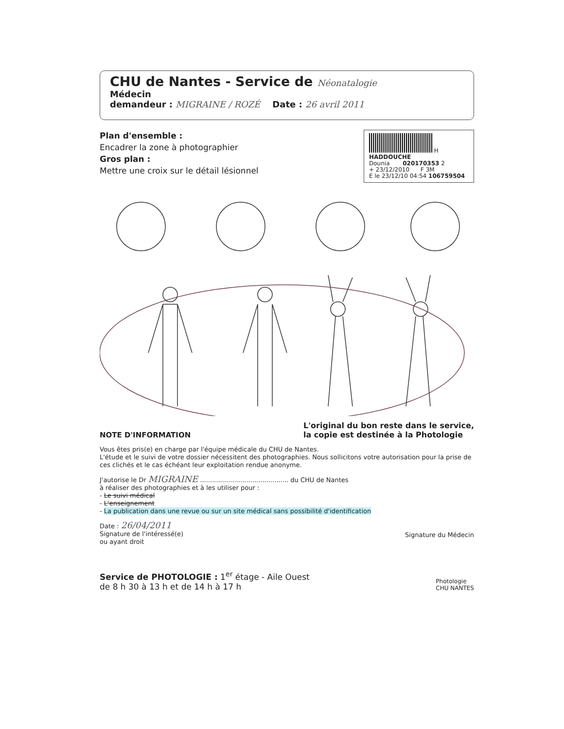CHU de Nantes - Service de Néonatalogie
Médecin
demandeur : MIGRAINE / ROZÉ Date : 26 avril 2011
Plan d'ensemble :
Encadrer la zone à photographier
Gros plan :
Mettre une croix sur le détail lésionnel
H
HADDOUCHE
Dounia 020170353 2
+ 23/12/2010 F 3M
E le 23/12/10 04:54 106759504
NOTE D'INFORMATION
L'original du bon reste dans le service,
la copie est destinée à la Photologie
Vous êtes pris(e) en charge par l'équipe médicale du CHU de Nantes.
L'étude et le suivi de votre dossier nécessitent des photographies. Nous sollicitons votre autorisation pour la prise de ces clichés et le cas échéant leur exploitation rendue anonyme.
J'autorise le Dr MIGRAINE ............................................ du CHU de Nantes
à réaliser des photographies et à les utiliser pour :
- Le suivi médical
- L'enseignement
- La publication dans une revue ou sur un site médical sans possibilité d'identification
Date : 26/04/2011
Signature de l'intéressé(e)
ou ayant droit
Signature du Médecin
Service de PHOTOLOGIE : 1<sup>er</sup> étage - Aile Ouest
de 8 h 30 à 13 h et de 14 h à 17 h
Photologie
CHU NANTES